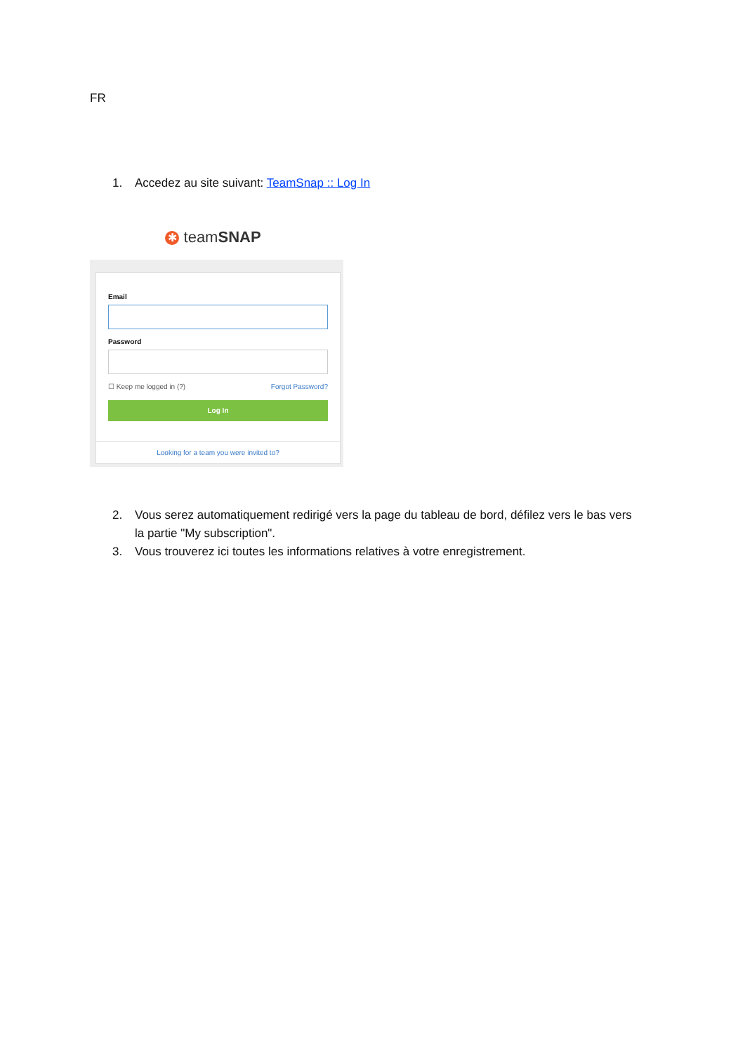FR
1. Accedez au site suivant: TeamSnap :: Log In
✱ teamSNAP
Email
Password
☐ Keep me logged in (?) Forgot Password?
Log In
Looking for a team you were invited to?
2. Vous serez automatiquement redirigé vers la page du tableau de bord, défilez vers le bas vers la partie "My subscription".
3. Vous trouverez ici toutes les informations relatives à votre enregistrement.